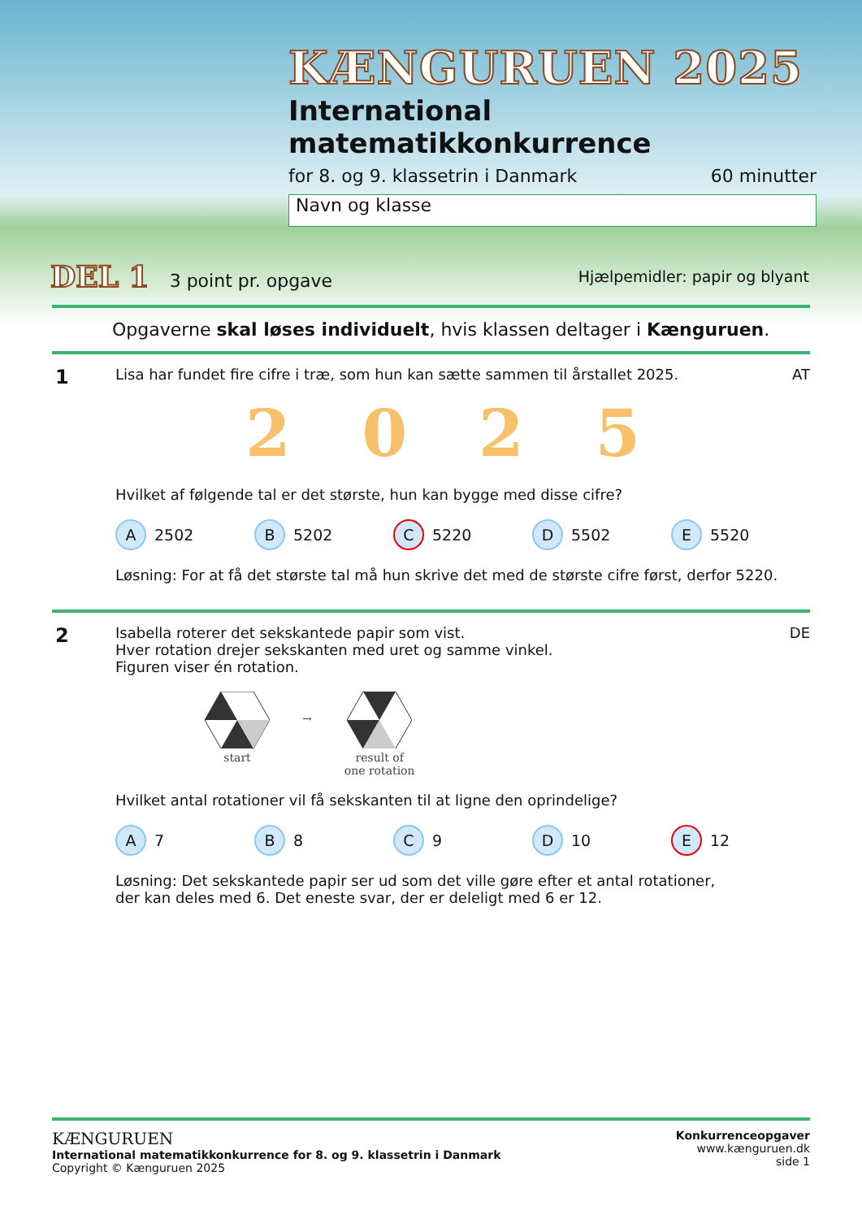KÆNGURUEN 2025
International matematikkonkurrence
for 8. og 9. klassetrin i Danmark 60 minutter
Navn og klasse
DEL 1 3 point pr. opgave Hjælpemidler: papir og blyant
Opgaverne skal løses individuelt, hvis klassen deltager i Kænguruen.
1
Lisa har fundet fire cifre i træ, som hun kan sætte sammen til årstallet 2025. AT
2 0 2 5
Hvilket af følgende tal er det største, hun kan bygge med disse cifre?
A 2502 B 5202 C 5220 D 5502 E 5520
Løsning: For at få det største tal må hun skrive det med de største cifre først, derfor 5220.
2
Isabella roterer det sekskantede papir som vist.
Hver rotation drejer sekskanten med uret og samme vinkel.
Figuren viser én rotation. DE
start
→
result of
one rotation
Hvilket antal rotationer vil få sekskanten til at ligne den oprindelige?
A 7 B 8 C 9 D 10 E 12
Løsning: Det sekskantede papir ser ud som det ville gøre efter et antal rotationer,
der kan deles med 6. Det eneste svar, der er deleligt med 6 er 12.
KÆNGURUEN
International matematikkonkurrence for 8. og 9. klassetrin i Danmark
Copyright © Kænguruen 2025
Konkurrenceopgaver
www.kænguruen.dk
side 1